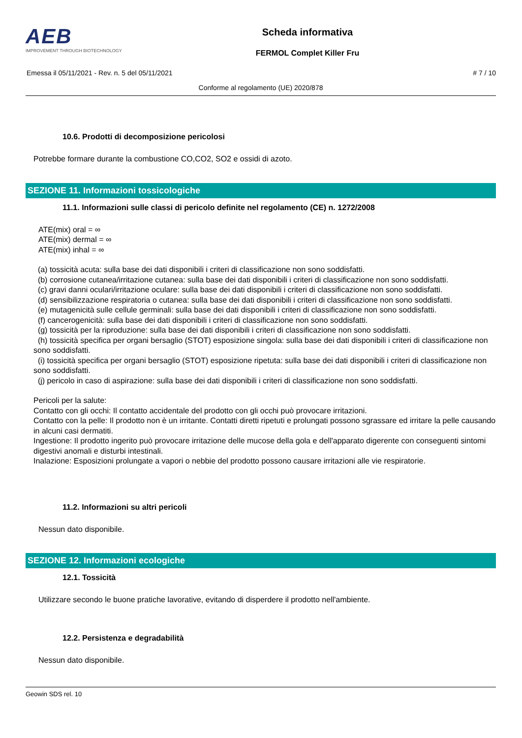AEB
IMPROVEMENT THROUGH BIOTECHNOLOGY
Scheda informativa
FERMOL Complet Killer Fru
Emessa il 05/11/2021 - Rev. n. 5 del 05/11/2021 # 7 / 10
Conforme al regolamento (UE) 2020/878
10.6. Prodotti di decomposizione pericolosi
Potrebbe formare durante la combustione CO,CO2, SO2 e ossidi di azoto.
SEZIONE 11. Informazioni tossicologiche
11.1. Informazioni sulle classi di pericolo definite nel regolamento (CE) n. 1272/2008
ATE(mix) oral = ∞
ATE(mix) dermal = ∞
ATE(mix) inhal = ∞
(a) tossicità acuta: sulla base dei dati disponibili i criteri di classificazione non sono soddisfatti.
(b) corrosione cutanea/irritazione cutanea: sulla base dei dati disponibili i criteri di classificazione non sono soddisfatti.
(c) gravi danni oculari/irritazione oculare: sulla base dei dati disponibili i criteri di classificazione non sono soddisfatti.
(d) sensibilizzazione respiratoria o cutanea: sulla base dei dati disponibili i criteri di classificazione non sono soddisfatti.
(e) mutagenicità sulle cellule germinali: sulla base dei dati disponibili i criteri di classificazione non sono soddisfatti.
(f) cancerogenicità: sulla base dei dati disponibili i criteri di classificazione non sono soddisfatti.
(g) tossicità per la riproduzione: sulla base dei dati disponibili i criteri di classificazione non sono soddisfatti.
(h) tossicità specifica per organi bersaglio (STOT) esposizione singola: sulla base dei dati disponibili i criteri di classificazione non sono soddisfatti.
(i) tossicità specifica per organi bersaglio (STOT) esposizione ripetuta: sulla base dei dati disponibili i criteri di classificazione non sono soddisfatti.
(j) pericolo in caso di aspirazione: sulla base dei dati disponibili i criteri di classificazione non sono soddisfatti.
Pericoli per la salute:
Contatto con gli occhi: Il contatto accidentale del prodotto con gli occhi può provocare irritazioni.
Contatto con la pelle: Il prodotto non è un irritante. Contatti diretti ripetuti e prolungati possono sgrassare ed irritare la pelle causando in alcuni casi dermatiti.
Ingestione: Il prodotto ingerito può provocare irritazione delle mucose della gola e dell'apparato digerente con conseguenti sintomi digestivi anomali e disturbi intestinali.
Inalazione: Esposizioni prolungate a vapori o nebbie del prodotto possono causare irritazioni alle vie respiratorie.
11.2. Informazioni su altri pericoli
Nessun dato disponibile.
SEZIONE 12. Informazioni ecologiche
12.1. Tossicità
Utilizzare secondo le buone pratiche lavorative, evitando di disperdere il prodotto nell'ambiente.
12.2. Persistenza e degradabilità
Nessun dato disponibile.
Geowin SDS rel. 10